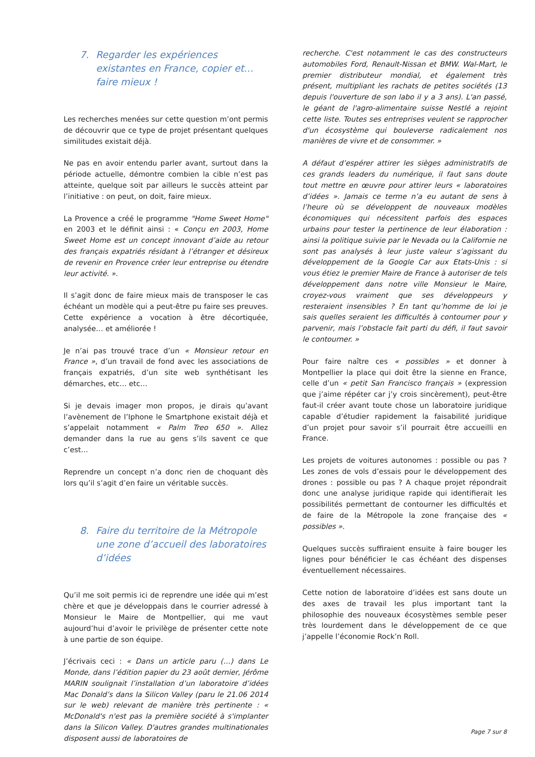7. Regarder les expériences existantes en France, copier et… faire mieux !
Les recherches menées sur cette question m’ont permis de découvrir que ce type de projet présentant quelques similitudes existait déjà.
Ne pas en avoir entendu parler avant, surtout dans la période actuelle, démontre combien la cible n’est pas atteinte, quelque soit par ailleurs le succès atteint par l’initiative : on peut, on doit, faire mieux.
La Provence a créé le programme "Home Sweet Home" en 2003 et le définit ainsi : « Conçu en 2003, Home Sweet Home est un concept innovant d’aide au retour des français expatriés résidant à l’étranger et désireux de revenir en Provence créer leur entreprise ou étendre leur activité. ».
Il s’agit donc de faire mieux mais de transposer le cas échéant un modèle qui a peut-être pu faire ses preuves. Cette expérience a vocation à être décortiquée, analysée… et améliorée !
Je n’ai pas trouvé trace d’un « Monsieur retour en France », d’un travail de fond avec les associations de français expatriés, d’un site web synthétisant les démarches, etc… etc…
Si je devais imager mon propos, je dirais qu’avant l’avènement de l’Iphone le Smartphone existait déjà et s’appelait notamment « Palm Treo 650 ». Allez demander dans la rue au gens s’ils savent ce que c’est…
Reprendre un concept n’a donc rien de choquant dès lors qu’il s’agit d’en faire un véritable succès.
8. Faire du territoire de la Métropole une zone d’accueil des laboratoires d’idées
Qu’il me soit permis ici de reprendre une idée qui m’est chère et que je développais dans le courrier adressé à Monsieur le Maire de Montpellier, qui me vaut aujourd’hui d’avoir le privilège de présenter cette note à une partie de son équipe.
J’écrivais ceci : « Dans un article paru (…) dans Le Monde, dans l’édition papier du 23 août dernier, Jérôme MARIN soulignait l’installation d’un laboratoire d’idées Mac Donald’s dans la Silicon Valley (paru le 21.06 2014 sur le web) relevant de manière très pertinente : « McDonald's n'est pas la première société à s'implanter dans la Silicon Valley. D'autres grandes multinationales disposent aussi de laboratoires de
recherche. C'est notamment le cas des constructeurs automobiles Ford, Renault-Nissan et BMW. Wal-Mart, le premier distributeur mondial, et également très présent, multipliant les rachats de petites sociétés (13 depuis l'ouverture de son labo il y a 3 ans). L'an passé, le géant de l'agro-alimentaire suisse Nestlé a rejoint cette liste. Toutes ses entreprises veulent se rapprocher d'un écosystème qui bouleverse radicalement nos manières de vivre et de consommer. »
A défaut d’espérer attirer les sièges administratifs de ces grands leaders du numérique, il faut sans doute tout mettre en œuvre pour attirer leurs « laboratoires d’idées ». Jamais ce terme n’a eu autant de sens à l’heure où se développent de nouveaux modèles économiques qui nécessitent parfois des espaces urbains pour tester la pertinence de leur élaboration : ainsi la politique suivie par le Nevada ou la Californie ne sont pas analysés à leur juste valeur s’agissant du développement de la Google Car aux Etats-Unis : si vous étiez le premier Maire de France à autoriser de tels développement dans notre ville Monsieur le Maire, croyez-vous vraiment que ses développeurs y resteraient insensibles ? En tant qu’homme de loi je sais quelles seraient les difficultés à contourner pour y parvenir, mais l’obstacle fait parti du défi, il faut savoir le contourner. »
Pour faire naître ces « possibles » et donner à Montpellier la place qui doit être la sienne en France, celle d’un « petit San Francisco français » (expression que j’aime répéter car j’y crois sincèrement), peut-être faut-il créer avant toute chose un laboratoire juridique capable d’étudier rapidement la faisabilité juridique d’un projet pour savoir s’il pourrait être accueilli en France.
Les projets de voitures autonomes : possible ou pas ? Les zones de vols d’essais pour le développement des drones : possible ou pas ? A chaque projet répondrait donc une analyse juridique rapide qui identifierait les possibilités permettant de contourner les difficultés et de faire de la Métropole la zone française des « possibles ».
Quelques succès suffiraient ensuite à faire bouger les lignes pour bénéficier le cas échéant des dispenses éventuellement nécessaires.
Cette notion de laboratoire d’idées est sans doute un des axes de travail les plus important tant la philosophie des nouveaux écosystèmes semble peser très lourdement dans le développement de ce que j’appelle l’économie Rock’n Roll.
Page 7 sur 8